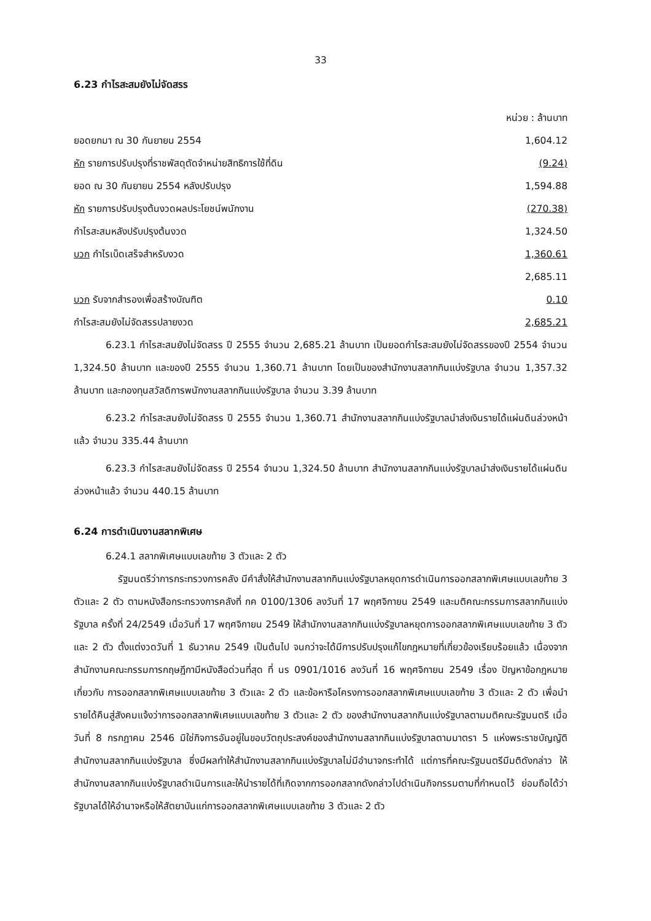33
6.23 กำไรสะสมยังไม่จัดสรร
| | หน่วย : ล้านบาท |
| ยอดยกมา ณ 30 กันยายน 2554 | 1,604.12 |
| หัก รายการปรับปรุงที่ราชพัสดุตัดจำหน่ายสิทธิการใช้ที่ดิน | (9.24) |
| ยอด ณ 30 กันยายน 2554 หลังปรับปรุง | 1,594.88 |
| หัก รายการปรับปรุงต้นงวดผลประโยชน์พนักงาน | (270.38) |
| กำไรสะสมหลังปรับปรุงต้นงวด | 1,324.50 |
| บวก กำไรเบ็ดเสร็จสำหรับงวด | 1,360.61 |
| | 2,685.11 |
| บวก รับจากสำรองเพื่อสร้างบัณฑิต | 0.10 |
| กำไรสะสมยังไม่จัดสรรปลายงวด | 2,685.21 |
6.23.1 กำไรสะสมยังไม่จัดสรร ปี 2555 จำนวน 2,685.21 ล้านบาท เป็นยอดกำไรสะสมยังไม่จัดสรรของปี 2554 จำนวน 1,324.50 ล้านบาท และของปี 2555 จำนวน 1,360.71 ล้านบาท โดยเป็นของสำนักงานสลากกินแบ่งรัฐบาล จำนวน 1,357.32 ล้านบาท และกองทุนสวัสดิการพนักงานสลากกินแบ่งรัฐบาล จำนวน 3.39 ล้านบาท
6.23.2 กำไรสะสมยังไม่จัดสรร ปี 2555 จำนวน 1,360.71 สำนักงานสลากกินแบ่งรัฐบาลนำส่งเงินรายได้แผ่นดินล่วงหน้าแล้ว จำนวน 335.44 ล้านบาท
6.23.3 กำไรสะสมยังไม่จัดสรร ปี 2554 จำนวน 1,324.50 ล้านบาท สำนักงานสลากกินแบ่งรัฐบาลนำส่งเงินรายได้แผ่นดินล่วงหน้าแล้ว จำนวน 440.15 ล้านบาท
6.24 การดำเนินงานสลากพิเศษ
6.24.1 สลากพิเศษแบบเลขท้าย 3 ตัวและ 2 ตัว
รัฐมนตรีว่าการกระทรวงการคลัง มีคำสั่งให้สำนักงานสลากกินแบ่งรัฐบาลหยุดการดำเนินการออกสลากพิเศษแบบเลขท้าย 3 ตัวและ 2 ตัว ตามหนังสือกระทรวงการคลังที่ กค 0100/1306 ลงวันที่ 17 พฤศจิกายน 2549 และมติคณะกรรมการสลากกินแบ่งรัฐบาล ครั้งที่ 24/2549 เมื่อวันที่ 17 พฤศจิกายน 2549 ให้สำนักงานสลากกินแบ่งรัฐบาลหยุดการออกสลากพิเศษแบบเลขท้าย 3 ตัวและ 2 ตัว ตั้งแต่งวดวันที่ 1 ธันวาคม 2549 เป็นต้นไป จนกว่าจะได้มีการปรับปรุงแก้ไขกฎหมายที่เกี่ยวข้องเรียบร้อยแล้ว เนื่องจากสำนักงานคณะกรรมการกฤษฎีกามีหนังสือด่วนที่สุด ที่ นร 0901/1016 ลงวันที่ 16 พฤศจิกายน 2549 เรื่อง ปัญหาข้อกฎหมายเกี่ยวกับ การออกสลากพิเศษแบบเลขท้าย 3 ตัวและ 2 ตัว และข้อหารือโครงการออกสลากพิเศษแบบเลขท้าย 3 ตัวและ 2 ตัว เพื่อนำรายได้คืนสู่สังคมแจ้งว่าการออกสลากพิเศษแบบเลขท้าย 3 ตัวและ 2 ตัว ของสำนักงานสลากกินแบ่งรัฐบาลตามมติคณะรัฐมนตรี เมื่อวันที่ 8 กรกฎาคม 2546 มิใช่กิจการอันอยู่ในขอบวัตถุประสงค์ของสำนักงานสลากกินแบ่งรัฐบาลตามมาตรา 5 แห่งพระราชบัญญัติสำนักงานสลากกินแบ่งรัฐบาล ซึ่งมีผลทำให้สำนักงานสลากกินแบ่งรัฐบาลไม่มีอำนาจกระทำได้ แต่การที่คณะรัฐมนตรีมีมติดังกล่าว ให้สำนักงานสลากกินแบ่งรัฐบาลดำเนินการและให้นำรายได้ที่เกิดจากการออกสลากดังกล่าวไปดำเนินกิจกรรมตามที่กำหนดไว้ ย่อมถือได้ว่ารัฐบาลได้ให้อำนาจหรือให้สัตยาบันแก่การออกสลากพิเศษแบบเลขท้าย 3 ตัวและ 2 ตัว